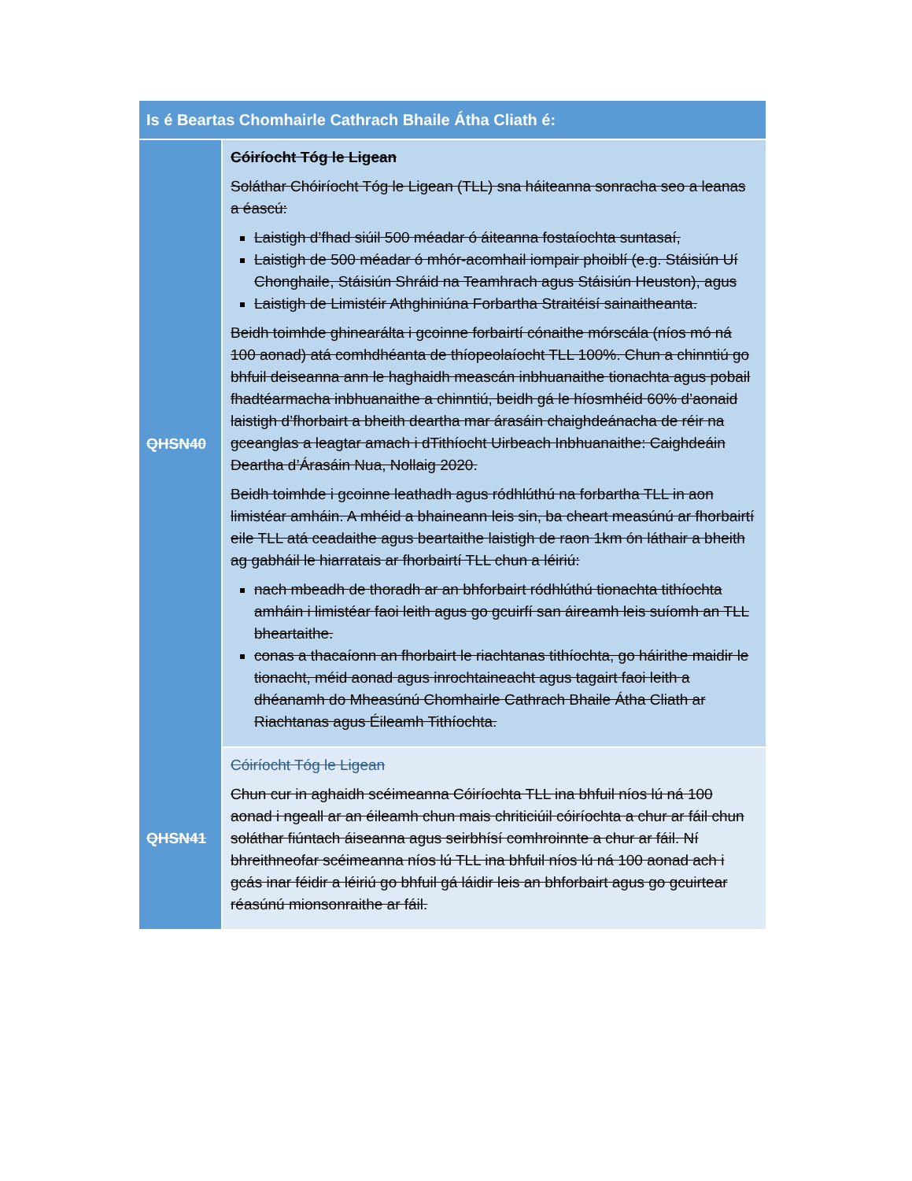| Is é Beartas Chomhairle Cathrach Bhaile Átha Cliath é: | |
| --- | --- |
| QHSN40 | Cóiríocht Tóg le Ligean Soláthar Chóiríocht Tóg le Ligean (TLL) sna háiteanna sonracha seo a leanas a éascú: Laistigh d’fhad siúil 500 méadar ó áiteanna fostaíochta suntasaí, Laistigh de 500 méadar ó mhór-acomhail iompair phoiblí (e.g. Stáisiún Uí Chonghaile, Stáisiún Shráid na Teamhrach agus Stáisiún Heuston), agus Laistigh de Limistéir Athghiniúna Forbartha Straitéisí sainaitheanta. Beidh toimhde ghinearálta i gcoinne forbairtí cónaithe mórscála (níos mó ná 100 aonad) atá comhdhéanta de thíopeolaíocht TLL 100%. Chun a chinntiú go bhfuil deiseanna ann le haghaidh meascán inbhuanaithe tionachta agus pobail fhadtéarmacha inbhuanaithe a chinntiú, beidh gá le híosmhéid 60% d’aonaid laistigh d’fhorbairt a bheith deartha mar árasáin chaighdeánacha de réir na gceanglas a leagtar amach i dTithíocht Uirbeach Inbhuanaithe: Caighdeáin Deartha d’Árasáin Nua, Nollaig 2020. Beidh toimhde i gcoinne leathadh agus ródhlúthú na forbartha TLL in aon limistéar amháin. A mhéid a bhaineann leis sin, ba cheart measúnú ar fhorbairtí eile TLL atá ceadaithe agus beartaithe laistigh de raon 1km ón láthair a bheith ag gabháil le hiarratais ar fhorbairtí TLL chun a léiriú: nach mbeadh de thoradh ar an bhforbairt ródhlúthú tionachta tithíochta amháin i limistéar faoi leith agus go gcuirfí san áireamh leis suíomh an TLL bheartaithe. conas a thacaíonn an fhorbairt le riachtanas tithíochta, go háirithe maidir le tionacht, méid aonad agus inrochtaineacht agus tagairt faoi leith a dhéanamh do Mheasúnú Chomhairle Cathrach Bhaile Átha Cliath ar Riachtanas agus Éileamh Tithíochta. |
| QHSN41 | Cóiríocht Tóg le Ligean Chun cur in aghaidh scéimeanna Cóiríochta TLL ina bhfuil níos lú ná 100 aonad i ngeall ar an éileamh chun mais chriticiúil cóiríochta a chur ar fáil chun soláthar fiúntach áiseanna agus seirbhísí comhroinnte a chur ar fáil. Ní bhreithneofar scéimeanna níos lú TLL ina bhfuil níos lú ná 100 aonad ach i gcás inar féidir a léiriú go bhfuil gá láidir leis an bhforbairt agus go gcuirtear réasúnú mionsonraithe ar fáil. |